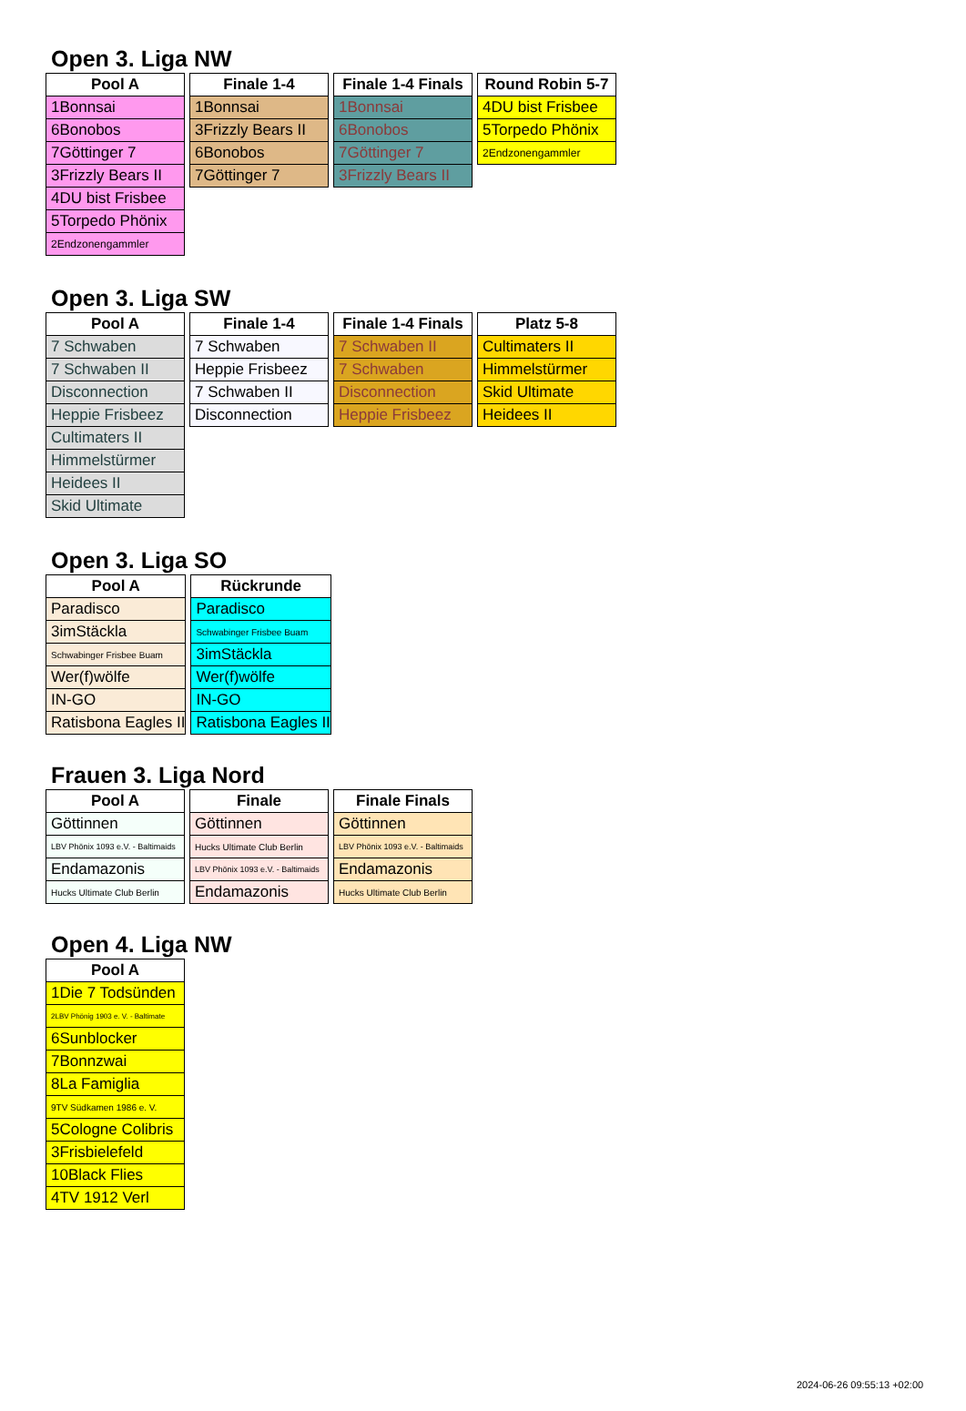Open 3. Liga NW
| Pool A |
| --- |
| 1Bonnsai |
| 6Bonobos |
| 7Göttinger 7 |
| 3Frizzly Bears II |
| 4DU bist Frisbee |
| 5Torpedo Phönix |
| 2Endzonengammler |
| Finale 1-4 |
| --- |
| 1Bonnsai |
| 3Frizzly Bears II |
| 6Bonobos |
| 7Göttinger 7 |
| Finale 1-4 Finals |
| --- |
| 1Bonnsai |
| 6Bonobos |
| 7Göttinger 7 |
| 3Frizzly Bears II |
| Round Robin 5-7 |
| --- |
| 4DU bist Frisbee |
| 5Torpedo Phönix |
| 2Endzonengammler |
Open 3. Liga SW
| Pool A |
| --- |
| 7 Schwaben |
| 7 Schwaben II |
| Disconnection |
| Heppie Frisbeez |
| Cultimaters II |
| Himmelstürmer |
| Heidees II |
| Skid Ultimate |
| Finale 1-4 |
| --- |
| 7 Schwaben |
| Heppie Frisbeez |
| 7 Schwaben II |
| Disconnection |
| Finale 1-4 Finals |
| --- |
| 7 Schwaben II |
| 7 Schwaben |
| Disconnection |
| Heppie Frisbeez |
| Platz 5-8 |
| --- |
| Cultimaters II |
| Himmelstürmer |
| Skid Ultimate |
| Heidees II |
Open 3. Liga SO
| Pool A |
| --- |
| Paradisco |
| 3imStäckla |
| Schwabinger Frisbee Buam |
| Wer(f)wölfe |
| IN-GO |
| Ratisbona Eagles II |
| Rückrunde |
| --- |
| Paradisco |
| Schwabinger Frisbee Buam |
| 3imStäckla |
| Wer(f)wölfe |
| IN-GO |
| Ratisbona Eagles II |
Frauen 3. Liga Nord
| Pool A |
| --- |
| Göttinnen |
| LBV Phönix 1093 e.V. - Baltimaids |
| Endamazonis |
| Hucks Ultimate Club Berlin |
| Finale |
| --- |
| Göttinnen |
| Hucks Ultimate Club Berlin |
| LBV Phönix 1093 e.V. - Baltimaids |
| Endamazonis |
| Finale Finals |
| --- |
| Göttinnen |
| LBV Phönix 1093 e.V. - Baltimaids |
| Endamazonis |
| Hucks Ultimate Club Berlin |
Open 4. Liga NW
| Pool A |
| --- |
| 1Die 7 Todsünden |
| 2LBV Phönig 1903 e. V. - Baltimate |
| 6Sunblocker |
| 7Bonnzwai |
| 8La Famiglia |
| 9TV Südkamen 1986 e. V. |
| 5Cologne Colibris |
| 3Frisbielefeld |
| 10Black Flies |
| 4TV 1912 Verl |
2024-06-26 09:55:13 +02:00